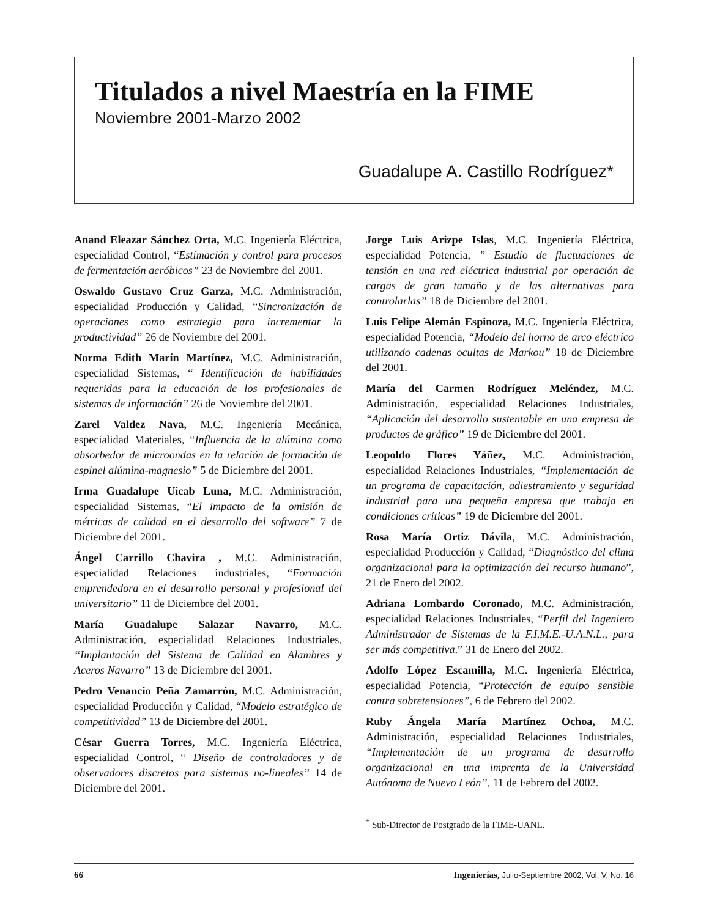Titulados a nivel Maestría en la FIME
Noviembre 2001-Marzo 2002
Guadalupe A. Castillo Rodríguez*
Anand Eleazar Sánchez Orta, M.C. Ingeniería Eléctrica, especialidad Control, “Estimación y control para procesos de fermentación aeróbicos” 23 de Noviembre del 2001.
Oswaldo Gustavo Cruz Garza, M.C. Administración, especialidad Producción y Calidad, “Sincronización de operaciones como estrategia para incrementar la productividad” 26 de Noviembre del 2001.
Norma Edith Marín Martínez, M.C. Administración, especialidad Sistemas, “ Identificación de habilidades requeridas para la educación de los profesionales de sistemas de información” 26 de Noviembre del 2001.
Zarel Valdez Nava, M.C. Ingeniería Mecánica, especialidad Materiales, “Influencia de la alúmina como absorbedor de microondas en la relación de formación de espinel alúmina-magnesio” 5 de Diciembre del 2001.
Irma Guadalupe Uicab Luna, M.C. Administración, especialidad Sistemas, “El impacto de la omisión de métricas de calidad en el desarrollo del software” 7 de Diciembre del 2001.
Ángel Carrillo Chavira , M.C. Administración, especialidad Relaciones industriales, “Formación emprendedora en el desarrollo personal y profesional del universitario” 11 de Diciembre del 2001.
María Guadalupe Salazar Navarro, M.C. Administración, especialidad Relaciones Industriales, “Implantación del Sistema de Calidad en Alambres y Aceros Navarro” 13 de Diciembre del 2001.
Pedro Venancio Peña Zamarrón, M.C. Administración, especialidad Producción y Calidad, “Modelo estratégico de competitividad” 13 de Diciembre del 2001.
César Guerra Torres, M.C. Ingeniería Eléctrica, especialidad Control, “ Diseño de controladores y de observadores discretos para sistemas no-lineales” 14 de Diciembre del 2001.
Jorge Luis Arizpe Islas, M.C. Ingeniería Eléctrica, especialidad Potencia, ” Estudio de fluctuaciones de tensión en una red eléctrica industrial por operación de cargas de gran tamaño y de las alternativas para controlarlas” 18 de Diciembre del 2001.
Luis Felipe Alemán Espinoza, M.C. Ingeniería Eléctrica, especialidad Potencia, “Modelo del horno de arco eléctrico utilizando cadenas ocultas de Markou” 18 de Diciembre del 2001.
María del Carmen Rodríguez Meléndez, M.C. Administración, especialidad Relaciones Industriales, “Aplicación del desarrollo sustentable en una empresa de productos de gráfico” 19 de Diciembre del 2001.
Leopoldo Flores Yáñez, M.C. Administración, especialidad Relaciones Industriales, “Implementación de un programa de capacitación, adiestramiento y seguridad industrial para una pequeña empresa que trabaja en condiciones críticas” 19 de Diciembre del 2001.
Rosa María Ortiz Dávila, M.C. Administración, especialidad Producción y Calidad, “Diagnóstico del clima organizacional para la optimización del recurso humano”, 21 de Enero del 2002.
Adriana Lombardo Coronado, M.C. Administración, especialidad Relaciones Industriales, “Perfil del Ingeniero Administrador de Sistemas de la F.I.M.E.-U.A.N.L., para ser más competitiva.” 31 de Enero del 2002.
Adolfo López Escamilla, M.C. Ingeniería Eléctrica, especialidad Potencia, “Protección de equipo sensible contra sobretensiones”, 6 de Febrero del 2002.
Ruby Ángela María Martínez Ochoa, M.C. Administración, especialidad Relaciones Industriales, “Implementación de un programa de desarrollo organizacional en una imprenta de la Universidad Autónoma de Nuevo León”, 11 de Febrero del 2002.
<sup>*</sup> Sub-Director de Postgrado de la FIME-UANL.
66 Ingenierías, Julio-Septiembre 2002, Vol. V, No. 16